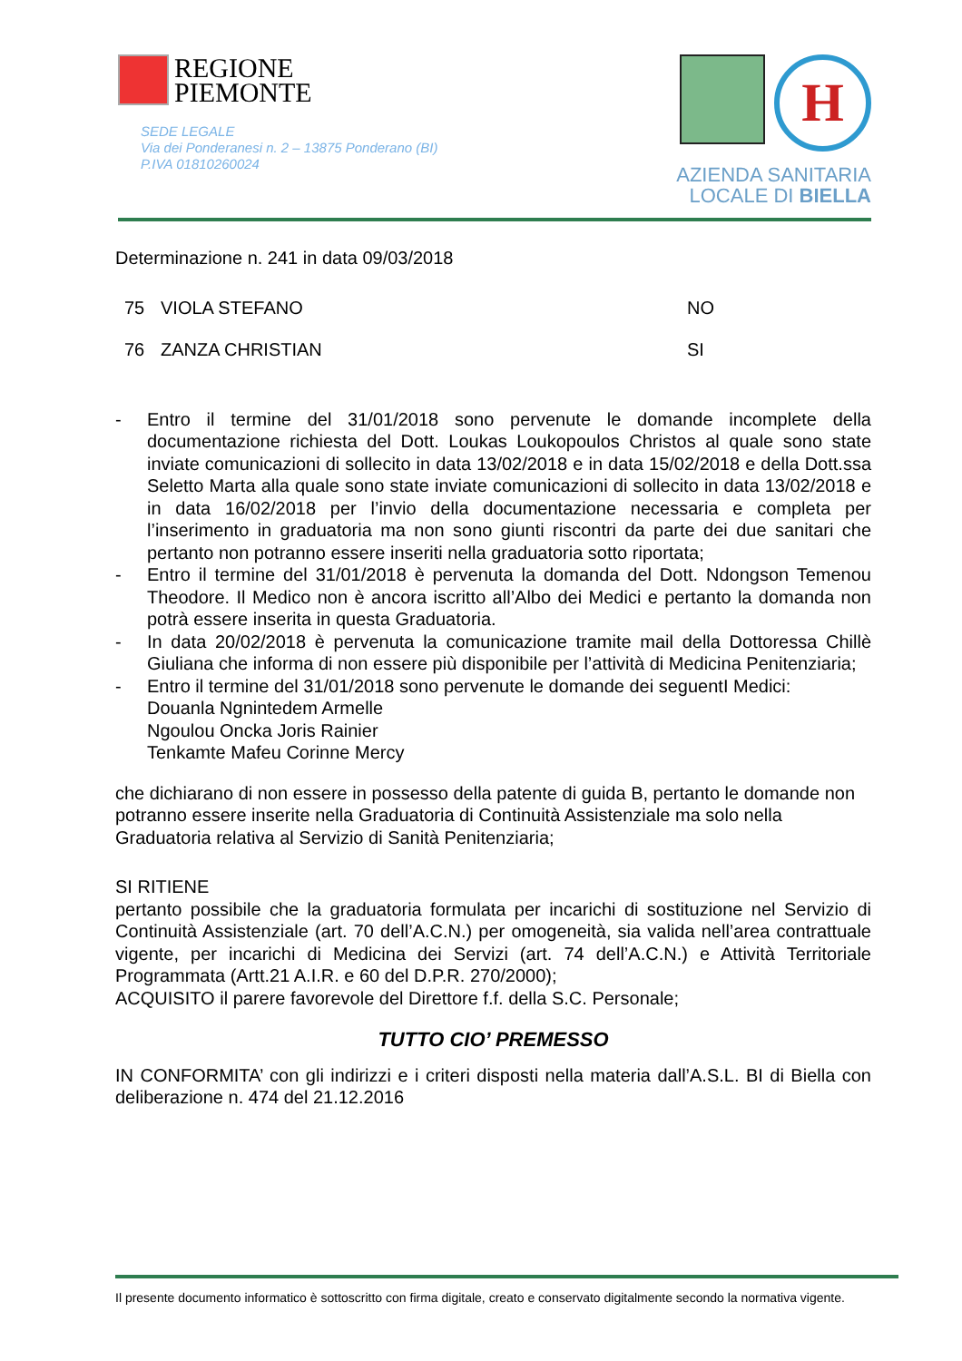REGIONE
PIEMONTE
SEDE LEGALE
Via dei Ponderanesi n. 2 – 13875 Ponderano (BI)
P.IVA 01810260024
H
AZIENDA SANITARIA
LOCALE DI BIELLA
Determinazione n. 241 in data 09/03/2018
| 75 | VIOLA STEFANO | NO |
| 76 | ZANZA CHRISTIAN | SI |
- Entro il termine del 31/01/2018 sono pervenute le domande incomplete della documentazione richiesta del Dott. Loukas Loukopoulos Christos al quale sono state inviate comunicazioni di sollecito in data 13/02/2018 e in data 15/02/2018 e della Dott.ssa Seletto Marta alla quale sono state inviate comunicazioni di sollecito in data 13/02/2018 e in data 16/02/2018 per l’invio della documentazione necessaria e completa per l’inserimento in graduatoria ma non sono giunti riscontri da parte dei due sanitari che pertanto non potranno essere inseriti nella graduatoria sotto riportata;
- Entro il termine del 31/01/2018 è pervenuta la domanda del Dott. Ndongson Temenou Theodore. Il Medico non è ancora iscritto all’Albo dei Medici e pertanto la domanda non potrà essere inserita in questa Graduatoria.
- In data 20/02/2018 è pervenuta la comunicazione tramite mail della Dottoressa Chillè Giuliana che informa di non essere più disponibile per l’attività di Medicina Penitenziaria;
- Entro il termine del 31/01/2018 sono pervenute le domande dei seguentI Medici:
Douanla Ngnintedem Armelle
Ngoulou Oncka Joris Rainier
Tenkamte Mafeu Corinne Mercy
che dichiarano di non essere in possesso della patente di guida B, pertanto le domande non potranno essere inserite nella Graduatoria di Continuità Assistenziale ma solo nella Graduatoria relativa al Servizio di Sanità Penitenziaria;
SI RITIENE
pertanto possibile che la graduatoria formulata per incarichi di sostituzione nel Servizio di Continuità Assistenziale (art. 70 dell’A.C.N.) per omogeneità, sia valida nell’area contrattuale vigente, per incarichi di Medicina dei Servizi (art. 74 dell’A.C.N.) e Attività Territoriale Programmata (Artt.21 A.I.R. e 60 del D.P.R. 270/2000);
ACQUISITO il parere favorevole del Direttore f.f. della S.C. Personale;
TUTTO CIO’ PREMESSO
IN CONFORMITA’ con gli indirizzi e i criteri disposti nella materia dall’A.S.L. BI di Biella con deliberazione n. 474 del 21.12.2016
Il presente documento informatico è sottoscritto con firma digitale, creato e conservato digitalmente secondo la normativa vigente.